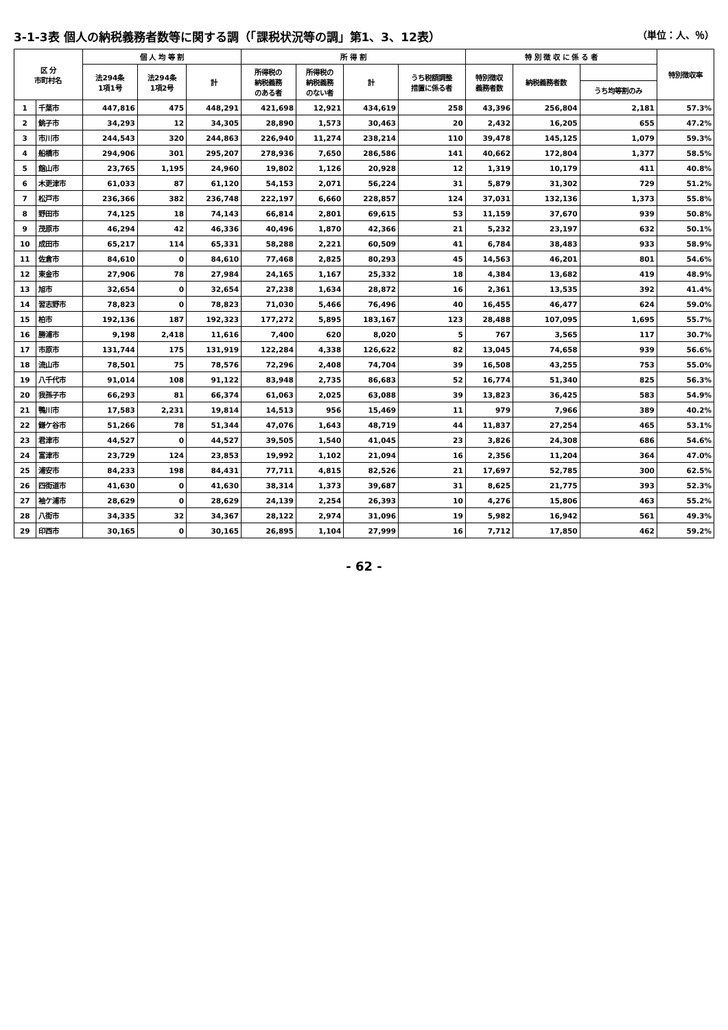3-1-3表 個人の納税義務者数等に関する調（「課税状況等の調」第1、3、12表）
（単位：人、％）
| 区 分 市町村名 | | 個 人 均 等 割 | | | 所 得 割 | | | | 特 別 徴 収 に 係 る 者 | | | 特別徴収率 |
| --- | --- | --- | --- | --- | --- | --- | --- | --- | --- | --- | --- | --- |
| | | 法294条 1項1号 | 法294条 1項2号 | 計 | 所得税の 納税義務 のある者 | 所得税の 納税義務 のない者 | 計 | うち税額調整 措置に係る者 | 特別徴収 義務者数 | 納税義務者数 | | |
| | | | | | | | | | | | うち均等割のみ | |
| 1 | 千葉市 | 447,816 | 475 | 448,291 | 421,698 | 12,921 | 434,619 | 258 | 43,396 | 256,804 | 2,181 | 57.3% |
| 2 | 銚子市 | 34,293 | 12 | 34,305 | 28,890 | 1,573 | 30,463 | 20 | 2,432 | 16,205 | 655 | 47.2% |
| 3 | 市川市 | 244,543 | 320 | 244,863 | 226,940 | 11,274 | 238,214 | 110 | 39,478 | 145,125 | 1,079 | 59.3% |
| 4 | 船橋市 | 294,906 | 301 | 295,207 | 278,936 | 7,650 | 286,586 | 141 | 40,662 | 172,804 | 1,377 | 58.5% |
| 5 | 館山市 | 23,765 | 1,195 | 24,960 | 19,802 | 1,126 | 20,928 | 12 | 1,319 | 10,179 | 411 | 40.8% |
| 6 | 木更津市 | 61,033 | 87 | 61,120 | 54,153 | 2,071 | 56,224 | 31 | 5,879 | 31,302 | 729 | 51.2% |
| 7 | 松戸市 | 236,366 | 382 | 236,748 | 222,197 | 6,660 | 228,857 | 124 | 37,031 | 132,136 | 1,373 | 55.8% |
| 8 | 野田市 | 74,125 | 18 | 74,143 | 66,814 | 2,801 | 69,615 | 53 | 11,159 | 37,670 | 939 | 50.8% |
| 9 | 茂原市 | 46,294 | 42 | 46,336 | 40,496 | 1,870 | 42,366 | 21 | 5,232 | 23,197 | 632 | 50.1% |
| 10 | 成田市 | 65,217 | 114 | 65,331 | 58,288 | 2,221 | 60,509 | 41 | 6,784 | 38,483 | 933 | 58.9% |
| 11 | 佐倉市 | 84,610 | 0 | 84,610 | 77,468 | 2,825 | 80,293 | 45 | 14,563 | 46,201 | 801 | 54.6% |
| 12 | 東金市 | 27,906 | 78 | 27,984 | 24,165 | 1,167 | 25,332 | 18 | 4,384 | 13,682 | 419 | 48.9% |
| 13 | 旭市 | 32,654 | 0 | 32,654 | 27,238 | 1,634 | 28,872 | 16 | 2,361 | 13,535 | 392 | 41.4% |
| 14 | 習志野市 | 78,823 | 0 | 78,823 | 71,030 | 5,466 | 76,496 | 40 | 16,455 | 46,477 | 624 | 59.0% |
| 15 | 柏市 | 192,136 | 187 | 192,323 | 177,272 | 5,895 | 183,167 | 123 | 28,488 | 107,095 | 1,695 | 55.7% |
| 16 | 勝浦市 | 9,198 | 2,418 | 11,616 | 7,400 | 620 | 8,020 | 5 | 767 | 3,565 | 117 | 30.7% |
| 17 | 市原市 | 131,744 | 175 | 131,919 | 122,284 | 4,338 | 126,622 | 82 | 13,045 | 74,658 | 939 | 56.6% |
| 18 | 流山市 | 78,501 | 75 | 78,576 | 72,296 | 2,408 | 74,704 | 39 | 16,508 | 43,255 | 753 | 55.0% |
| 19 | 八千代市 | 91,014 | 108 | 91,122 | 83,948 | 2,735 | 86,683 | 52 | 16,774 | 51,340 | 825 | 56.3% |
| 20 | 我孫子市 | 66,293 | 81 | 66,374 | 61,063 | 2,025 | 63,088 | 39 | 13,823 | 36,425 | 583 | 54.9% |
| 21 | 鴨川市 | 17,583 | 2,231 | 19,814 | 14,513 | 956 | 15,469 | 11 | 979 | 7,966 | 389 | 40.2% |
| 22 | 鎌ケ谷市 | 51,266 | 78 | 51,344 | 47,076 | 1,643 | 48,719 | 44 | 11,837 | 27,254 | 465 | 53.1% |
| 23 | 君津市 | 44,527 | 0 | 44,527 | 39,505 | 1,540 | 41,045 | 23 | 3,826 | 24,308 | 686 | 54.6% |
| 24 | 富津市 | 23,729 | 124 | 23,853 | 19,992 | 1,102 | 21,094 | 16 | 2,356 | 11,204 | 364 | 47.0% |
| 25 | 浦安市 | 84,233 | 198 | 84,431 | 77,711 | 4,815 | 82,526 | 21 | 17,697 | 52,785 | 300 | 62.5% |
| 26 | 四街道市 | 41,630 | 0 | 41,630 | 38,314 | 1,373 | 39,687 | 31 | 8,625 | 21,775 | 393 | 52.3% |
| 27 | 袖ケ浦市 | 28,629 | 0 | 28,629 | 24,139 | 2,254 | 26,393 | 10 | 4,276 | 15,806 | 463 | 55.2% |
| 28 | 八街市 | 34,335 | 32 | 34,367 | 28,122 | 2,974 | 31,096 | 19 | 5,982 | 16,942 | 561 | 49.3% |
| 29 | 印西市 | 30,165 | 0 | 30,165 | 26,895 | 1,104 | 27,999 | 16 | 7,712 | 17,850 | 462 | 59.2% |
- 62 -